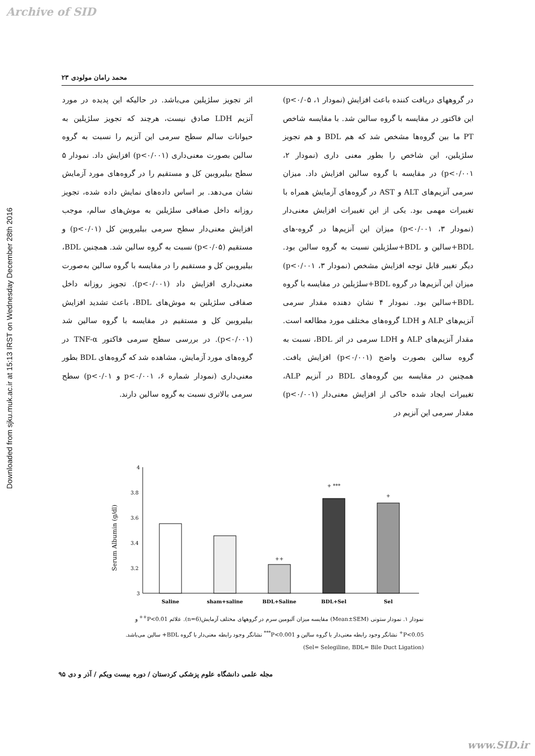Archive of SID
Downloaded from sjku.muk.ac.ir at 15:13 IRST on Wednesday December 28th 2016
محمد رامان مولودی ۲۳
در گروههای دریافت کننده باعث افزایش (نمودار ۱، p<۰/۰۵) این فاکتور در مقایسه با گروه سالین شد. با مقایسه شاخص PT ما بین گروه‌ها مشخص شد که هم BDL و هم تجویز سلژیلین، این شاخص را بطور معنی داری (نمودار ۲، p<۰/۰۰۱) در مقایسه با گروه سالین افزایش داد. میزان سرمی آنزیم‌های ALT و AST در گروه‌های آزمایش همراه با تغییرات مهمی بود. یکی از این تغییرات افزایش معنی‌دار (نمودار ۳، p<۰/۰۰۱) میزان این آنزیم‌ها در گروه-های BDL+سالین و BDL+سلژیلین نسبت به گروه سالین بود. دیگر تغییر قابل توجه افزایش مشخص (نمودار ۳، p<۰/۰۰۱) میزان این آنزیم‌ها در گروه BDL+سلژیلین در مقایسه با گروه BDL+سالین بود. نمودار ۴ نشان دهنده مقدار سرمی آنزیم‌های ALP و LDH گروه‌های مختلف مورد مطالعه است. مقدار آنزیم‌های ALP و LDH سرمی در اثر BDL، نسبت به گروه سالین بصورت واضح (p<۰/۰۰۱) افزایش یافت. همچنین در مقایسه بین گروه‌های BDL در آنزیم ALP، تغییرات ایجاد شده حاکی از افزایش معنی‌دار (p<۰/۰۰۱) مقدار سرمی این آنزیم در
اثر تجویز سلژیلین می‌باشد. در حالیکه این پدیده در مورد آنزیم LDH صادق نیست، هرچند که تجویز سلژیلین به حیوانات سالم سطح سرمی این آنزیم را نسبت به گروه سالین بصورت معنی‌داری (p<۰/۰۰۱) افزایش داد. نمودار ۵ سطح بیلیروبین کل و مستقیم را در گروه‌های مورد آزمایش نشان می‌دهد. بر اساس داده‌های نمایش داده شده، تجویز روزانه داخل صفاقی سلژیلین به موش‌های سالم، موجب افزایش معنی‌دار سطح سرمی بیلیروبین کل (p<۰/۰۱) و مستقیم (p<۰/۰۵) نسبت به گروه سالین شد. همچنین BDL، بیلیروبین کل و مستقیم را در مقایسه با گروه سالین به‌صورت معنی‌داری افزایش داد (p<۰/۰۰۱). تجویز روزانه داخل صفاقی سلژیلین به موش‌های BDL، باعث تشدید افزایش بیلیروبین کل و مستقیم در مقایسه با گروه سالین شد (p<۰/۰۰۱). در بررسی سطح سرمی فاکتور TNF-α در گروه‌های مورد آزمایش، مشاهده شد که گروه‌های BDL بطور معنی‌داری (نمودار شماره ۶، p<۰/۰۰۱ و p<۰/۰۱) سطح سرمی بالاتری نسبت به گروه سالین دارند.
Serum Albumin (g/dl)
4
3.8
3.6
3.4
3.2
3
++
+ ***
+
Saline
sham+saline
BDL+Saline
BDL+Sel
Sel
نمودار ۱. نمودار ستونی (Mean±SEM) مقایسه میزان آلبومین سرم در گروههای مختلف آزمایش(n=6). علائم P<0.01<sup>++</sup> و P<0.05<sup>+</sup> نشانگر وجود رابطه معنی‌دار با گروه سالین و P<0.001<sup>***</sup> نشانگر وجود رابطه معنی‌دار با گروه BDL+ سالین می‌باشد. (Sel= Selegiline, BDL= Bile Duct Ligation)
مجله علمی دانشگاه علوم پزشکی کردستان / دوره بیست ویکم / آذر و دی ۹۵
www.SID.ir